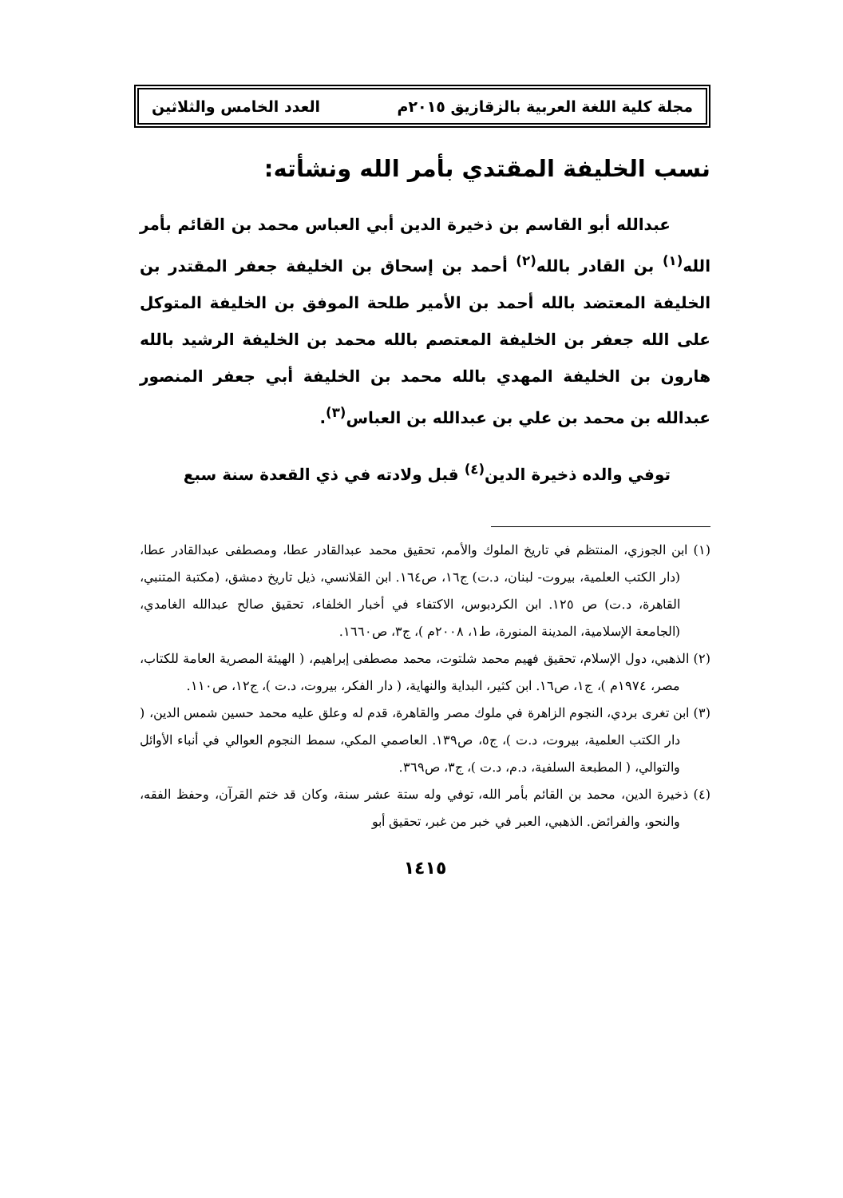مجلة كلية اللغة العربية بالزقازيق ٢٠١٥م العدد الخامس والثلاثين
نسب الخليفة المقتدي بأمر الله ونشأته:
عبدالله أبو القاسم بن ذخيرة الدين أبي العباس محمد بن القائم بأمر الله<sup>(١)</sup> بن القادر بالله<sup>(٢)</sup> أحمد بن إسحاق بن الخليفة جعفر المقتدر بن الخليفة المعتضد بالله أحمد بن الأمير طلحة الموفق بن الخليفة المتوكل على الله جعفر بن الخليفة المعتصم بالله محمد بن الخليفة الرشيد بالله هارون بن الخليفة المهدي بالله محمد بن الخليفة أبي جعفر المنصور عبدالله بن محمد بن علي بن عبدالله بن العباس<sup>(٣)</sup>.
توفي والده ذخيرة الدين<sup>(٤)</sup> قبل ولادته في ذي القعدة سنة سبع
(١) ابن الجوزي، المنتظم في تاريخ الملوك والأمم، تحقيق محمد عبدالقادر عطا، ومصطفى عبدالقادر عطا، (دار الكتب العلمية، بيروت- لبنان، د.ت) ج١٦، ص١٦٤. ابن القلانسي، ذيل تاريخ دمشق، (مكتبة المتنبي، القاهرة، د.ت) ص ١٢٥. ابن الكردبوس، الاكتفاء في أخبار الخلفاء، تحقيق صالح عبدالله الغامدي، (الجامعة الإسلامية، المدينة المنورة، ط١، ٢٠٠٨م )، ج٣، ص١٦٦٠.
(٢) الذهبي، دول الإسلام، تحقيق فهيم محمد شلتوت، محمد مصطفى إبراهيم، ( الهيئة المصرية العامة للكتاب، مصر، ١٩٧٤م )، ج١، ص١٦. ابن كثير، البداية والنهاية، ( دار الفكر، بيروت، د.ت )، ج١٢، ص١١٠.
(٣) ابن تغرى بردي، النجوم الزاهرة في ملوك مصر والقاهرة، قدم له وعلق عليه محمد حسين شمس الدين، ( دار الكتب العلمية، بيروت، د.ت )، ج٥، ص١٣٩. العاصمي المكي، سمط النجوم العوالي في أنباء الأوائل والتوالي، ( المطبعة السلفية، د.م، د.ت )، ج٣، ص٣٦٩.
(٤) ذخيرة الدين، محمد بن القائم بأمر الله، توفي وله ستة عشر سنة، وكان قد ختم القرآن، وحفظ الفقه، والنحو، والفرائض. الذهبي، العبر في خبر من غبر، تحقيق أبو
١٤١٥